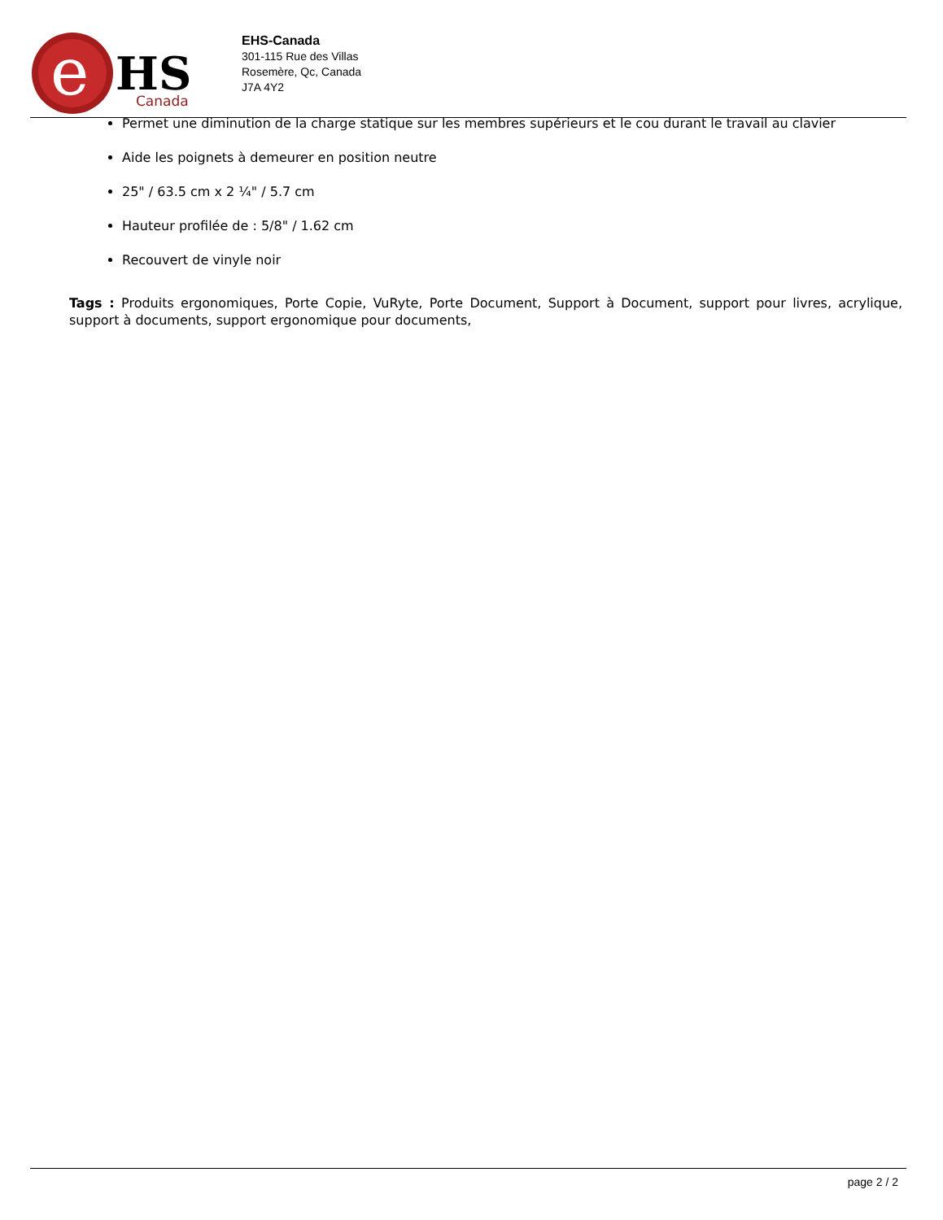e
HS
Canada
EHS-Canada
301-115 Rue des Villas
Rosemère, Qc, Canada
J7A 4Y2
Permet une diminution de la charge statique sur les membres supérieurs et le cou durant le travail au clavier
Aide les poignets à demeurer en position neutre
25" / 63.5 cm x 2 ¼" / 5.7 cm
Hauteur profilée de : 5/8" / 1.62 cm
Recouvert de vinyle noir
Tags : Produits ergonomiques, Porte Copie, VuRyte, Porte Document, Support à Document, support pour livres, acrylique, support à documents, support ergonomique pour documents,
page 2 / 2